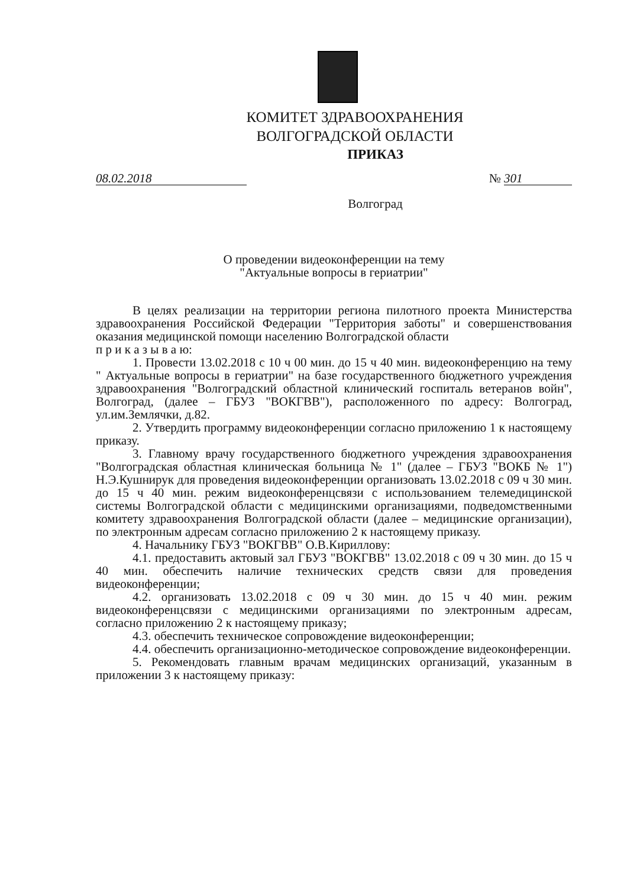КОМИТЕТ ЗДРАВООХРАНЕНИЯ
ВОЛГОГРАДСКОЙ ОБЛАСТИ
ПРИКАЗ
08.02.2018 № 301
Волгоград
О проведении видеоконференции на тему
"Актуальные вопросы в гериатрии"
В целях реализации на территории региона пилотного проекта Министерства здравоохранения Российской Федерации "Территория заботы" и совершенствования оказания медицинской помощи населению Волгоградской области
п р и к а з ы в а ю:
1. Провести 13.02.2018 с 10 ч 00 мин. до 15 ч 40 мин. видеоконференцию на тему " Актуальные вопросы в гериатрии" на базе государственного бюджетного учреждения здравоохранения "Волгоградский областной клинический госпиталь ветеранов войн", Волгоград, (далее – ГБУЗ "ВОКГВВ"), расположенного по адресу: Волгоград, ул.им.Землячки, д.82.
2. Утвердить программу видеоконференции согласно приложению 1 к настоящему приказу.
3. Главному врачу государственного бюджетного учреждения здравоохранения "Волгоградская областная клиническая больница № 1" (далее – ГБУЗ "ВОКБ № 1") Н.Э.Кушнирук для проведения видеоконференции организовать 13.02.2018 с 09 ч 30 мин. до 15 ч 40 мин. режим видеоконференцсвязи с использованием телемедицинской системы Волгоградской области с медицинскими организациями, подведомственными комитету здравоохранения Волгоградской области (далее – медицинские организации), по электронным адресам согласно приложению 2 к настоящему приказу.
4. Начальнику ГБУЗ "ВОКГВВ" О.В.Кириллову:
4.1. предоставить актовый зал ГБУЗ "ВОКГВВ" 13.02.2018 с 09 ч 30 мин. до 15 ч 40 мин. обеспечить наличие технических средств связи для проведения видеоконференции;
4.2. организовать 13.02.2018 с 09 ч 30 мин. до 15 ч 40 мин. режим видеоконференцсвязи с медицинскими организациями по электронным адресам, согласно приложению 2 к настоящему приказу;
4.3. обеспечить техническое сопровождение видеоконференции;
4.4. обеспечить организационно-методическое сопровождение видеоконференции.
5. Рекомендовать главным врачам медицинских организаций, указанным в приложении 3 к настоящему приказу: